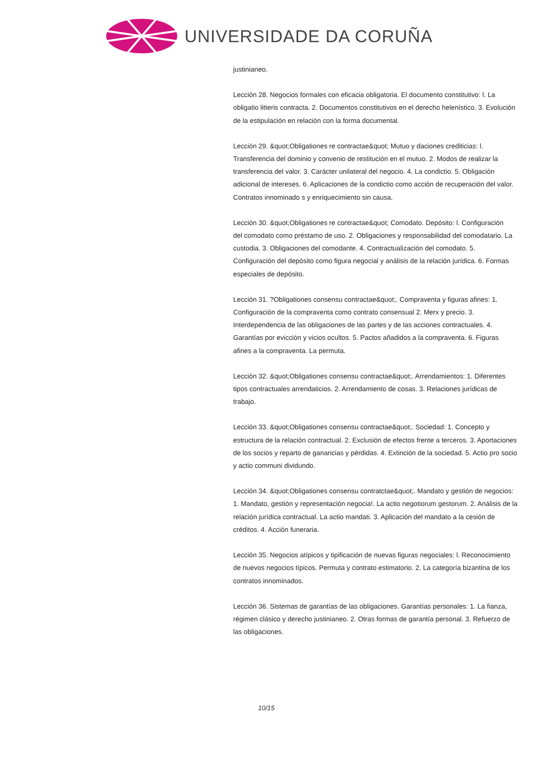UNIVERSIDADE DA CORUÑA
justinianeo.
Lección 28. Negocios formales con eficacia obligatoria. El documento constitutivo: l. La obligatio litteris contracta. 2. Documentos constitutivos en el derecho helenístico. 3. Evolución de la estipulación en relación con la forma documental.
Lección 29. &quot;Obligationes re contractae&quot; Mutuo y daciones crediticias: l. Transferencia del dominio y convenio de restitución en el mutuo. 2. Modos de realizar la transferencia del valor. 3. Carácter unilateral del negocio. 4. La condictio. 5. Obligación adicional de intereses. 6. Aplicaciones de la condictio como acción de recuperación del valor. Contratos innominado s y enriquecimiento sin causa.
Lección 30. &quot;Obligationes re contractae&quot; Comodato. Depósito: l. Configuración
del comodato como préstamo de uso. 2. Obligaciones y responsabilidad del comodatario. La custodia. 3. Obligaciones del comodante. 4. Contractualización del comodato. 5. Configuración del depósito como figura negocial y análisis de la relación jurídica. 6. Formas especiales de depósito.
Lección 31. ?Obligationes consensu contractae&quot;. Compraventa y figuras afines: 1. Configuración de la compraventa como contrato consensual 2. Merx y precio. 3. Interdependencia de las obligaciones de las partes y de las acciones contractuales. 4. Garantías por evicción y vicios ocultos. 5. Pactos añadidos a la compraventa. 6. Figuras afines a la compraventa. La permuta.
Lección 32. &quot;Obligationes consensu contractae&quot;. Arrendamientos: 1. Diferentes
tipos contractuales arrendaticios. 2. Arrendamiento de cosas. 3. Relaciones jurídicas de trabajo.
Lección 33. &quot;Obligationes consensu contractae&quot;. Sociedad: 1. Concepto y estructura de la relación contractual. 2. Exclusión de efectos frente a terceros. 3. Aportaciones de los socios y reparto de ganancias y pérdidas. 4. Extinción de la sociedad. 5. Actio pro socio y actio communi dividundo.
Lección 34. &quot;Obligationes consensu contratctae&quot;. Mandato y gestión de negocios: 1. Mandato, gestión y representación negocia!. La actio negotiorum gestorum. 2. Análisis de la relación jurídica contractual. La actio mandati. 3. Aplicación del mandato a la cesión de créditos. 4. Acción funeraria.
Lección 35. Negocios atípicos y tipificación de nuevas figuras negociales: l. Reconocimiento de nuevos negocios típicos. Permuta y contrato estimatorio. 2. La categoría bizantina de los contratos innominados.
Lección 36. Sistemas de garantías de las obligaciones. Garantías personales: 1. La fianza, régimen clásico y derecho justinianeo. 2. Otras formas de garantía personal. 3. Refuerzo de las obligaciones.
10/15